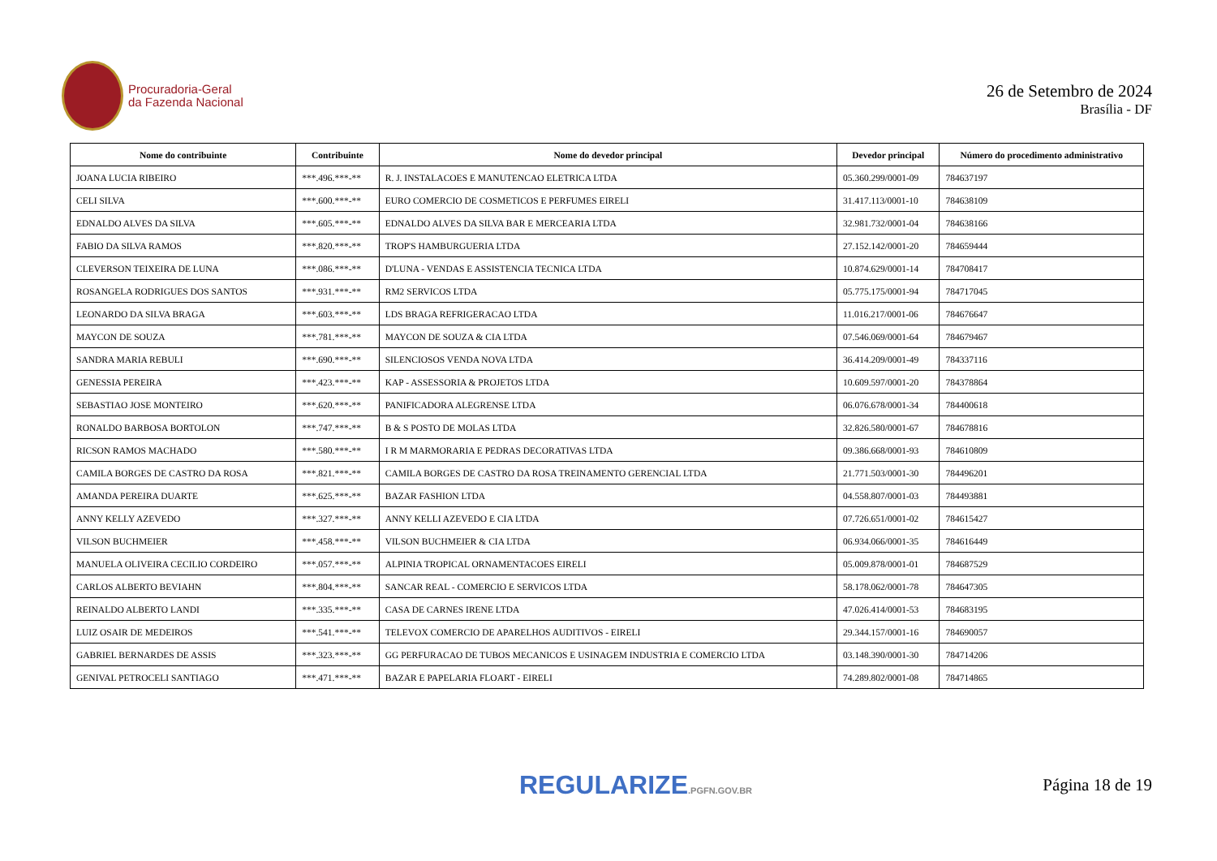Procuradoria-Geral
da Fazenda Nacional
26 de Setembro de 2024
Brasília - DF
| Nome do contribuinte | Contribuinte | Nome do devedor principal | Devedor principal | Número do procedimento administrativo |
| --- | --- | --- | --- | --- |
| JOANA LUCIA RIBEIRO | ***.496.***-** | R. J. INSTALACOES E MANUTENCAO ELETRICA LTDA | 05.360.299/0001-09 | 784637197 |
| CELI SILVA | ***.600.***-** | EURO COMERCIO DE COSMETICOS E PERFUMES EIRELI | 31.417.113/0001-10 | 784638109 |
| EDNALDO ALVES DA SILVA | ***.605.***-** | EDNALDO ALVES DA SILVA BAR E MERCEARIA LTDA | 32.981.732/0001-04 | 784638166 |
| FABIO DA SILVA RAMOS | ***.820.***-** | TROP'S HAMBURGUERIA LTDA | 27.152.142/0001-20 | 784659444 |
| CLEVERSON TEIXEIRA DE LUNA | ***.086.***-** | D'LUNA - VENDAS E ASSISTENCIA TECNICA LTDA | 10.874.629/0001-14 | 784708417 |
| ROSANGELA RODRIGUES DOS SANTOS | ***.931.***-** | RM2 SERVICOS LTDA | 05.775.175/0001-94 | 784717045 |
| LEONARDO DA SILVA BRAGA | ***.603.***-** | LDS BRAGA REFRIGERACAO LTDA | 11.016.217/0001-06 | 784676647 |
| MAYCON DE SOUZA | ***.781.***-** | MAYCON DE SOUZA & CIA LTDA | 07.546.069/0001-64 | 784679467 |
| SANDRA MARIA REBULI | ***.690.***-** | SILENCIOSOS VENDA NOVA LTDA | 36.414.209/0001-49 | 784337116 |
| GENESSIA PEREIRA | ***.423.***-** | KAP - ASSESSORIA & PROJETOS LTDA | 10.609.597/0001-20 | 784378864 |
| SEBASTIAO JOSE MONTEIRO | ***.620.***-** | PANIFICADORA ALEGRENSE LTDA | 06.076.678/0001-34 | 784400618 |
| RONALDO BARBOSA BORTOLON | ***.747.***-** | B & S POSTO DE MOLAS LTDA | 32.826.580/0001-67 | 784678816 |
| RICSON RAMOS MACHADO | ***.580.***-** | I R M MARMORARIA E PEDRAS DECORATIVAS LTDA | 09.386.668/0001-93 | 784610809 |
| CAMILA BORGES DE CASTRO DA ROSA | ***.821.***-** | CAMILA BORGES DE CASTRO DA ROSA TREINAMENTO GERENCIAL LTDA | 21.771.503/0001-30 | 784496201 |
| AMANDA PEREIRA DUARTE | ***.625.***-** | BAZAR FASHION LTDA | 04.558.807/0001-03 | 784493881 |
| ANNY KELLY AZEVEDO | ***.327.***-** | ANNY KELLI AZEVEDO E CIA LTDA | 07.726.651/0001-02 | 784615427 |
| VILSON BUCHMEIER | ***.458.***-** | VILSON BUCHMEIER & CIA LTDA | 06.934.066/0001-35 | 784616449 |
| MANUELA OLIVEIRA CECILIO CORDEIRO | ***.057.***-** | ALPINIA TROPICAL ORNAMENTACOES EIRELI | 05.009.878/0001-01 | 784687529 |
| CARLOS ALBERTO BEVIAHN | ***.804.***-** | SANCAR REAL - COMERCIO E SERVICOS LTDA | 58.178.062/0001-78 | 784647305 |
| REINALDO ALBERTO LANDI | ***.335.***-** | CASA DE CARNES IRENE LTDA | 47.026.414/0001-53 | 784683195 |
| LUIZ OSAIR DE MEDEIROS | ***.541.***-** | TELEVOX COMERCIO DE APARELHOS AUDITIVOS - EIRELI | 29.344.157/0001-16 | 784690057 |
| GABRIEL BERNARDES DE ASSIS | ***.323.***-** | GG PERFURACAO DE TUBOS MECANICOS E USINAGEM INDUSTRIA E COMERCIO LTDA | 03.148.390/0001-30 | 784714206 |
| GENIVAL PETROCELI SANTIAGO | ***.471.***-** | BAZAR E PAPELARIA FLOART - EIRELI | 74.289.802/0001-08 | 784714865 |
REGULARIZE.PGFN.GOV.BR
Página 18 de 19